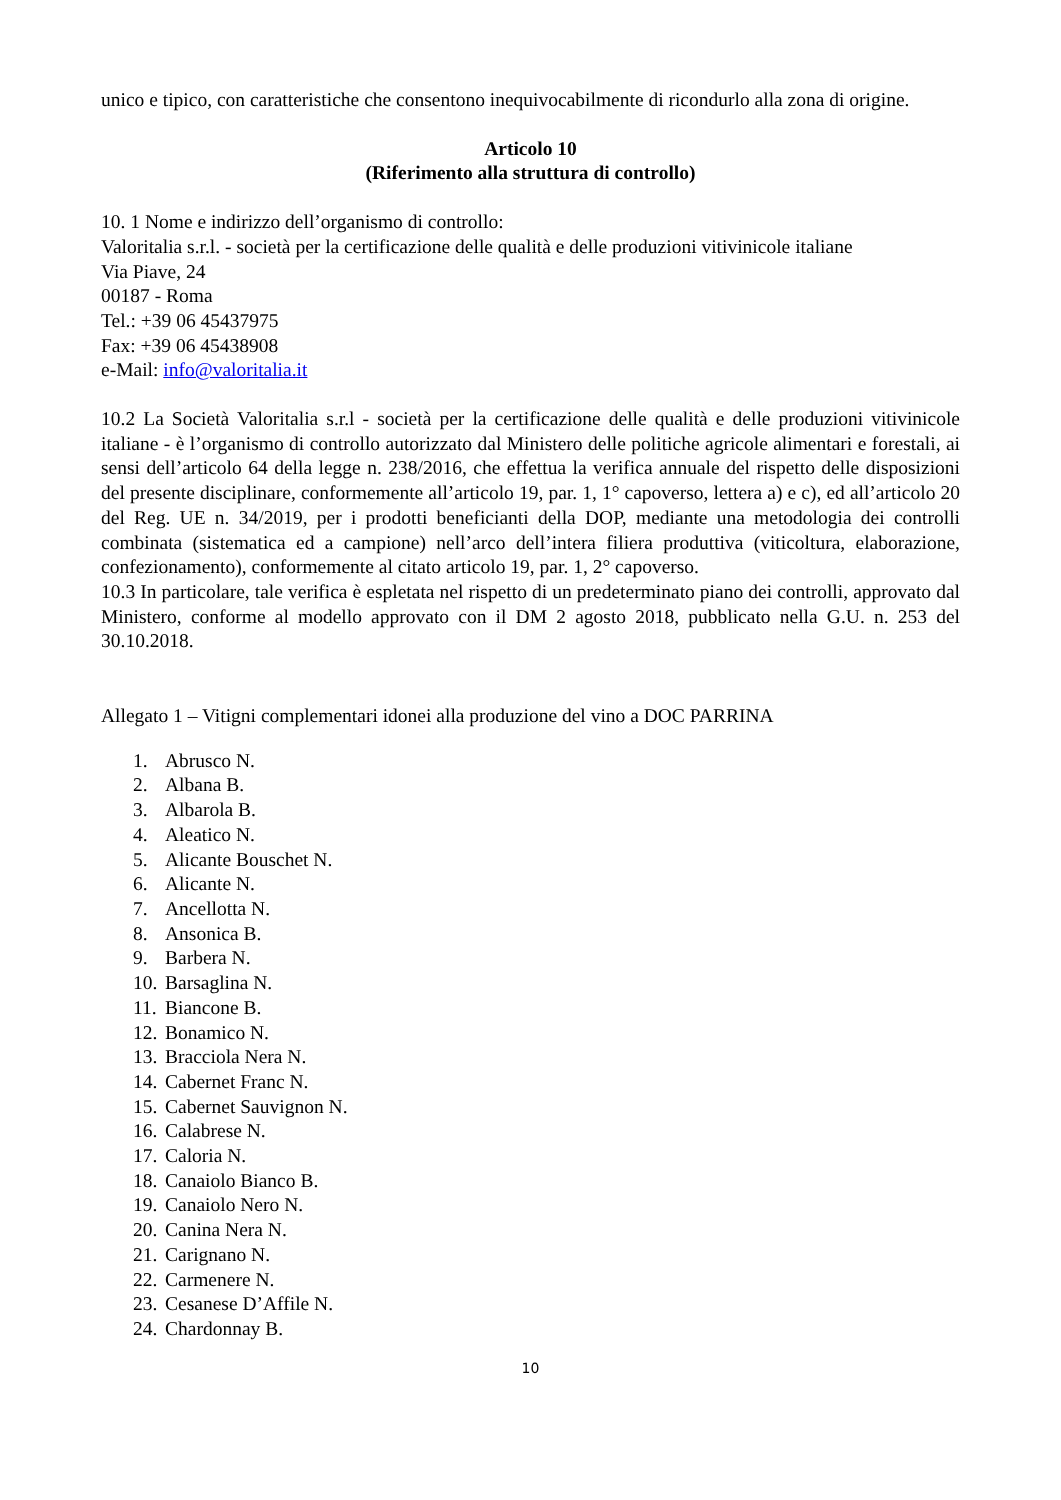unico e tipico, con caratteristiche che consentono inequivocabilmente di ricondurlo alla zona di origine.
Articolo 10
(Riferimento alla struttura di controllo)
10. 1 Nome e indirizzo dell’organismo di controllo:
Valoritalia s.r.l. - società per la certificazione delle qualità e delle produzioni vitivinicole italiane
Via Piave, 24
00187 - Roma
Tel.: +39 06 45437975
Fax: +39 06 45438908
e-Mail: info@valoritalia.it
10.2 La Società Valoritalia s.r.l - società per la certificazione delle qualità e delle produzioni vitivinicole italiane - è l’organismo di controllo autorizzato dal Ministero delle politiche agricole alimentari e forestali, ai sensi dell’articolo 64 della legge n. 238/2016, che effettua la verifica annuale del rispetto delle disposizioni del presente disciplinare, conformemente all’articolo 19, par. 1, 1° capoverso, lettera a) e c), ed all’articolo 20 del Reg. UE n. 34/2019, per i prodotti beneficianti della DOP, mediante una metodologia dei controlli combinata (sistematica ed a campione) nell’arco dell’intera filiera produttiva (viticoltura, elaborazione, confezionamento), conformemente al citato articolo 19, par. 1, 2° capoverso.
10.3 In particolare, tale verifica è espletata nel rispetto di un predeterminato piano dei controlli, approvato dal Ministero, conforme al modello approvato con il DM 2 agosto 2018, pubblicato nella G.U. n. 253 del 30.10.2018.
Allegato 1 – Vitigni complementari idonei alla produzione del vino a DOC PARRINA
1. Abrusco N.
2. Albana B.
3. Albarola B.
4. Aleatico N.
5. Alicante Bouschet N.
6. Alicante N.
7. Ancellotta N.
8. Ansonica B.
9. Barbera N.
10. Barsaglina N.
11. Biancone B.
12. Bonamico N.
13. Bracciola Nera N.
14. Cabernet Franc N.
15. Cabernet Sauvignon N.
16. Calabrese N.
17. Caloria N.
18. Canaiolo Bianco B.
19. Canaiolo Nero N.
20. Canina Nera N.
21. Carignano N.
22. Carmenere N.
23. Cesanese D’Affile N.
24. Chardonnay B.
10